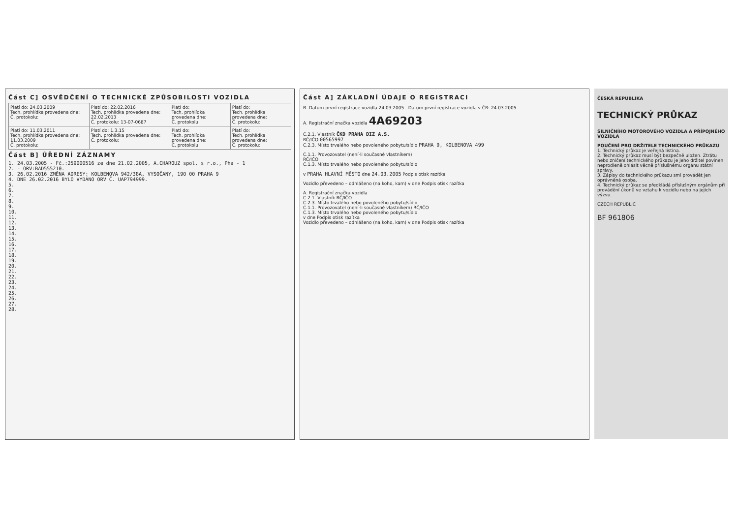Část C] OSVĚDČENÍ O TECHNICKÉ ZPŮSOBILOSTI VOZIDLA
| Platí do: 24.03.2009 Tech. prohlídka provedena dne: Č. protokolu: | Platí do: 22.02.2016 Tech. prohlídka provedena dne: 22.02.2013 Č. protokolu: 13-07-0687 | Platí do: Tech. prohlídka provedena dne: Č. protokolu: | Platí do: Tech. prohlídka provedena dne: Č. protokolu: |
| Platí do: 11.03.2011 Tech. prohlídka provedena dne: 11.03.2009 Č. protokolu: | Platí do: 1.3.15 Tech. prohlídka provedena dne: Č. protokolu: | Platí do: Tech. prohlídka provedena dne: Č. protokolu: | Platí do: Tech. prohlídka provedena dne: Č. protokolu: |
Část B] ÚŘEDNÍ ZÁZNAMY
1. 24.03.2005 - Fč.:259000516 ze dne 21.02.2005, A.CHAROUZ spol. s r.o., Pha - 1
2. - ORV:BAD555210.
3. 26.02.2016 ZMĚNA ADRESY: KOLBENOVA 942/38A, VYSOČANY, 190 00 PRAHA 9
4. DNE 26.02.2016 BYLO VYDÁNO ORV Č. UAP794999.
5.
6.
7.
8.
9.
10.
11.
12.
13.
14.
15.
16.
17.
18.
19.
20.
21.
22.
23.
24.
25.
26.
27.
28.
Část A] ZÁKLADNÍ ÚDAJE O REGISTRACI
B. Datum první registrace vozidla 24.03.2005 Datum první registrace vozidla v ČR: 24.03.2005
A. Registrační značka vozidla 4A69203
C.2.1. Vlastník ČKD PRAHA DIZ A.S.
RČ/IČO 00565997
C.2.3. Místo trvalého nebo povoleného pobytu/sídlo PRAHA 9, KOLBENOVA 499
C.1.1. Provozovatel (není-li současně vlastníkem)
RČ/IČO
C.1.3. Místo trvalého nebo povoleného pobytu/sídlo
v PRAHA HLAVNÍ MĚSTO dne 24.03.2005 Podpis otisk razítka
Vozidlo převedeno – odhlášeno (na koho, kam) v dne Podpis otisk razítka
A. Registrační značka vozidla
C.2.1. Vlastník RČ/IČO
C.2.3. Místo trvalého nebo povoleného pobytu/sídlo
C.1.1. Provozovatel (není-li současně vlastníkem) RČ/IČO
C.1.3. Místo trvalého nebo povoleného pobytu/sídlo
v dne Podpis otisk razítka
Vozidlo převedeno – odhlášeno (na koho, kam) v dne Podpis otisk razítka
ČESKÁ REPUBLIKA
TECHNICKÝ PRŮKAZ
SILNIČNÍHO MOTOROVÉHO VOZIDLA A PŘÍPOJNÉHO VOZIDLA
POUČENÍ PRO DRŽITELE TECHNICKÉHO PRŮKAZU
1. Technický průkaz je veřejná listina.
2. Technický průkaz musí být bezpečně uložen. Ztrátu nebo zničení technického průkazu je jeho držitel povinen neprodleně ohlásit věcně příslušnému orgánu státní správy.
3. Zápisy do technického průkazu smí provádět jen oprávněná osoba.
4. Technický průkaz se předkládá příslušným orgánům při provádění úkonů ve vztahu k vozidlu nebo na jejich výzvu.
CZECH REPUBLIC
BF 961806